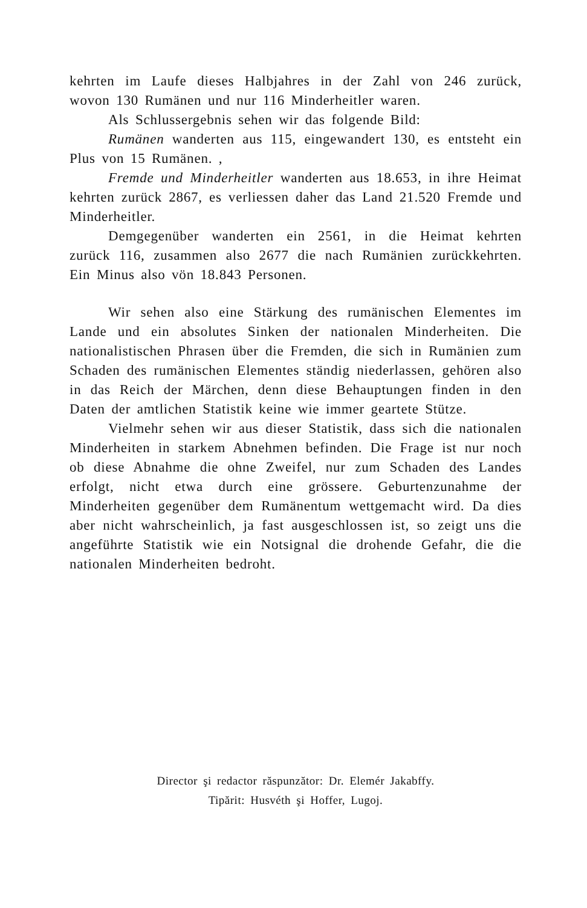kehrten im Laufe dieses Halbjahres in der Zahl von 246 zurück, wovon 130 Rumänen und nur 116 Minderheitler waren.
Als Schlussergebnis sehen wir das folgende Bild:
Rumänen wanderten aus 115, eingewandert 130, es entsteht ein Plus von 15 Rumänen. ,
Fremde und Minderheitler wanderten aus 18.653, in ihre Heimat kehrten zurück 2867, es verliessen daher das Land 21.520 Fremde und Minderheitler.
Demgegenüber wanderten ein 2561, in die Heimat kehrten zurück 116, zusammen also 2677 die nach Rumänien zurückkehrten. Ein Minus also vön 18.843 Personen.
Wir sehen also eine Stärkung des rumänischen Elementes im Lande und ein absolutes Sinken der nationalen Minderheiten. Die nationalistischen Phrasen über die Fremden, die sich in Rumänien zum Schaden des rumänischen Elementes ständig niederlassen, gehören also in das Reich der Märchen, denn diese Behauptungen finden in den Daten der amtlichen Statistik keine wie immer geartete Stütze.
Vielmehr sehen wir aus dieser Statistik, dass sich die nationalen Minderheiten in starkem Abnehmen befinden. Die Frage ist nur noch ob diese Abnahme die ohne Zweifel, nur zum Schaden des Landes erfolgt, nicht etwa durch eine grössere. Geburtenzunahme der Minderheiten gegenüber dem Rumänentum wettgemacht wird. Da dies aber nicht wahrscheinlich, ja fast ausgeschlossen ist, so zeigt uns die angeführte Statistik wie ein Notsignal die drohende Gefahr, die die nationalen Minderheiten bedroht.
Director şi redactor răspunzător: Dr. Elemér Jakabffy.
Tipărit: Husvéth şi Hoffer, Lugoj.